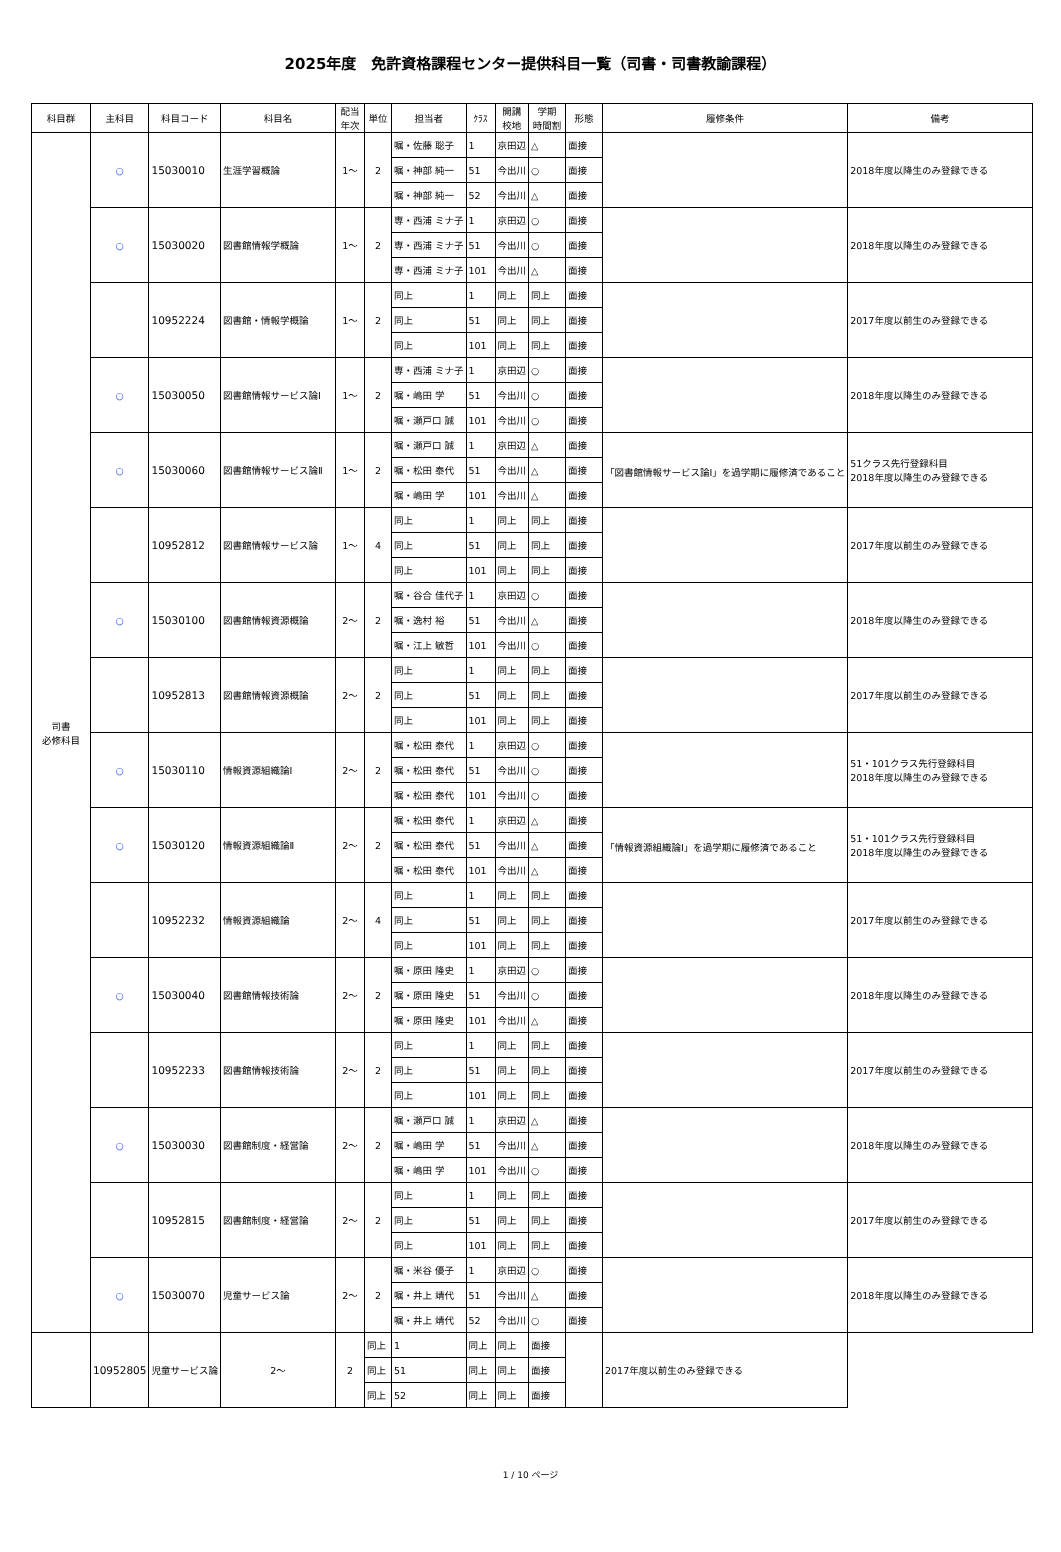2025年度　免許資格課程センター提供科目一覧（司書・司書教諭課程）
| 科目群 | 主科目 | 科目コード | 科目名 | 配当 年次 | 単位 | 担当者 | ｸﾗｽ | 開講 校地 | 学期 時間割 | 形態 | 履修条件 | 備考 |
| --- | --- | --- | --- | --- | --- | --- | --- | --- | --- | --- | --- | --- |
| 司書 必修科目 | ○ | 15030010 | 生涯学習概論 | 1～ | 2 | 嘱・佐藤 聡子 | 1 | 京田辺 | △ | 面接 | | 2018年度以降生のみ登録できる |
| | | | | | | 嘱・神部 純一 | 51 | 今出川 | ○ | 面接 | | |
| | | | | | | 嘱・神部 純一 | 52 | 今出川 | △ | 面接 | | |
| | ○ | 15030020 | 図書館情報学概論 | 1～ | 2 | 専・西浦 ミナ子 | 1 | 京田辺 | ○ | 面接 | | 2018年度以降生のみ登録できる |
| | | | | | | 専・西浦 ミナ子 | 51 | 今出川 | ○ | 面接 | | |
| | | | | | | 専・西浦 ミナ子 | 101 | 今出川 | △ | 面接 | | |
| | | 10952224 | 図書館・情報学概論 | 1～ | 2 | 同上 | 1 | 同上 | 同上 | 面接 | | 2017年度以前生のみ登録できる |
| | | | | | | 同上 | 51 | 同上 | 同上 | 面接 | | |
| | | | | | | 同上 | 101 | 同上 | 同上 | 面接 | | |
| | ○ | 15030050 | 図書館情報サービス論Ⅰ | 1～ | 2 | 専・西浦 ミナ子 | 1 | 京田辺 | ○ | 面接 | | 2018年度以降生のみ登録できる |
| | | | | | | 嘱・嶋田 学 | 51 | 今出川 | ○ | 面接 | | |
| | | | | | | 嘱・瀬戸口 誠 | 101 | 今出川 | ○ | 面接 | | |
| | ○ | 15030060 | 図書館情報サービス論Ⅱ | 1～ | 2 | 嘱・瀬戸口 誠 | 1 | 京田辺 | △ | 面接 | 「図書館情報サービス論Ⅰ」を過学期に履修済であること | 51クラス先行登録科目 2018年度以降生のみ登録できる |
| | | | | | | 嘱・松田 泰代 | 51 | 今出川 | △ | 面接 | | |
| | | | | | | 嘱・嶋田 学 | 101 | 今出川 | △ | 面接 | | |
| | | 10952812 | 図書館情報サービス論 | 1～ | 4 | 同上 | 1 | 同上 | 同上 | 面接 | | 2017年度以前生のみ登録できる |
| | | | | | | 同上 | 51 | 同上 | 同上 | 面接 | | |
| | | | | | | 同上 | 101 | 同上 | 同上 | 面接 | | |
| | ○ | 15030100 | 図書館情報資源概論 | 2～ | 2 | 嘱・谷合 佳代子 | 1 | 京田辺 | ○ | 面接 | | 2018年度以降生のみ登録できる |
| | | | | | | 嘱・逸村 裕 | 51 | 今出川 | △ | 面接 | | |
| | | | | | | 嘱・江上 敏哲 | 101 | 今出川 | ○ | 面接 | | |
| | | 10952813 | 図書館情報資源概論 | 2～ | 2 | 同上 | 1 | 同上 | 同上 | 面接 | | 2017年度以前生のみ登録できる |
| | | | | | | 同上 | 51 | 同上 | 同上 | 面接 | | |
| | | | | | | 同上 | 101 | 同上 | 同上 | 面接 | | |
| | ○ | 15030110 | 情報資源組織論Ⅰ | 2～ | 2 | 嘱・松田 泰代 | 1 | 京田辺 | ○ | 面接 | | 51・101クラス先行登録科目 2018年度以降生のみ登録できる |
| | | | | | | 嘱・松田 泰代 | 51 | 今出川 | ○ | 面接 | | |
| | | | | | | 嘱・松田 泰代 | 101 | 今出川 | ○ | 面接 | | |
| | ○ | 15030120 | 情報資源組織論Ⅱ | 2～ | 2 | 嘱・松田 泰代 | 1 | 京田辺 | △ | 面接 | 「情報資源組織論Ⅰ」を過学期に履修済であること | 51・101クラス先行登録科目 2018年度以降生のみ登録できる |
| | | | | | | 嘱・松田 泰代 | 51 | 今出川 | △ | 面接 | | |
| | | | | | | 嘱・松田 泰代 | 101 | 今出川 | △ | 面接 | | |
| | | 10952232 | 情報資源組織論 | 2～ | 4 | 同上 | 1 | 同上 | 同上 | 面接 | | 2017年度以前生のみ登録できる |
| | | | | | | 同上 | 51 | 同上 | 同上 | 面接 | | |
| | | | | | | 同上 | 101 | 同上 | 同上 | 面接 | | |
| | ○ | 15030040 | 図書館情報技術論 | 2～ | 2 | 嘱・原田 隆史 | 1 | 京田辺 | ○ | 面接 | | 2018年度以降生のみ登録できる |
| | | | | | | 嘱・原田 隆史 | 51 | 今出川 | ○ | 面接 | | |
| | | | | | | 嘱・原田 隆史 | 101 | 今出川 | △ | 面接 | | |
| | | 10952233 | 図書館情報技術論 | 2～ | 2 | 同上 | 1 | 同上 | 同上 | 面接 | | 2017年度以前生のみ登録できる |
| | | | | | | 同上 | 51 | 同上 | 同上 | 面接 | | |
| | | | | | | 同上 | 101 | 同上 | 同上 | 面接 | | |
| | ○ | 15030030 | 図書館制度・経営論 | 2～ | 2 | 嘱・瀬戸口 誠 | 1 | 京田辺 | △ | 面接 | | 2018年度以降生のみ登録できる |
| | | | | | | 嘱・嶋田 学 | 51 | 今出川 | △ | 面接 | | |
| | | | | | | 嘱・嶋田 学 | 101 | 今出川 | ○ | 面接 | | |
| | | 10952815 | 図書館制度・経営論 | 2～ | 2 | 同上 | 1 | 同上 | 同上 | 面接 | | 2017年度以前生のみ登録できる |
| | | | | | | 同上 | 51 | 同上 | 同上 | 面接 | | |
| | | | | | | 同上 | 101 | 同上 | 同上 | 面接 | | |
| | ○ | 15030070 | 児童サービス論 | 2～ | 2 | 嘱・米谷 優子 | 1 | 京田辺 | ○ | 面接 | | 2018年度以降生のみ登録できる |
| | | | | | | 嘱・井上 靖代 | 51 | 今出川 | △ | 面接 | | |
| | | | | | | 嘱・井上 靖代 | 52 | 今出川 | ○ | 面接 | | |
| | 10952805 | 児童サービス論 | 2～ | 2 | 同上 | 1 | 同上 | 同上 | 面接 | | 2017年度以前生のみ登録できる | |
| | | | | | 同上 | 51 | 同上 | 同上 | 面接 | | | |
| | | | | | 同上 | 52 | 同上 | 同上 | 面接 | | | |
1 / 10 ページ